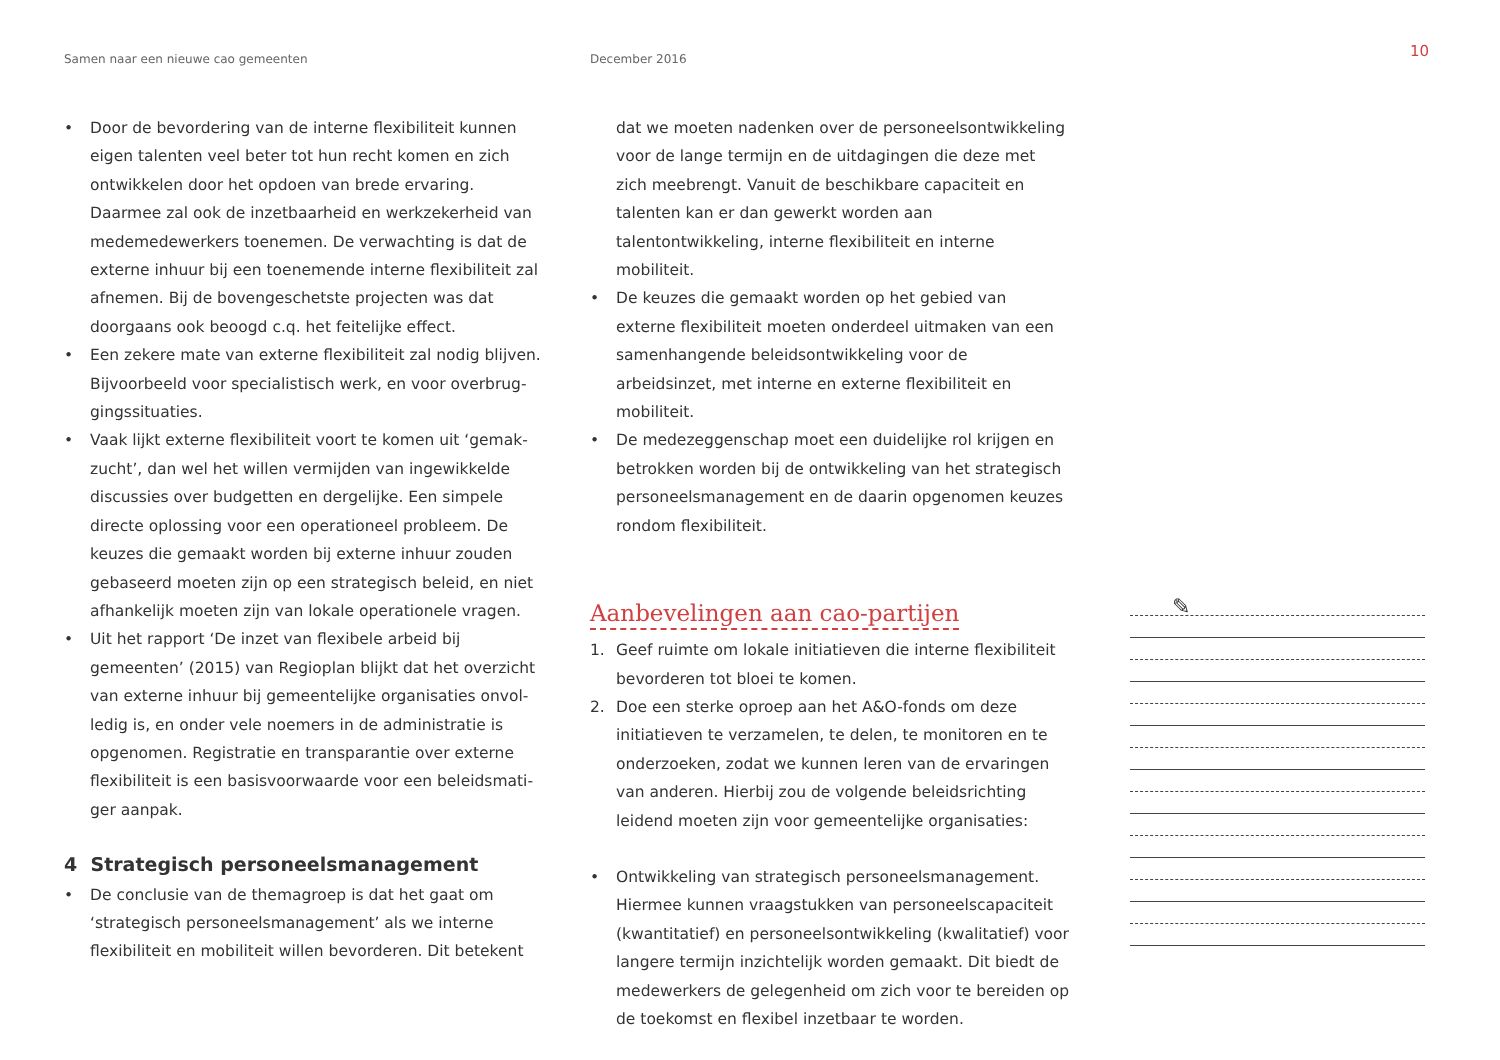Samen naar een nieuwe cao gemeenten December 2016
10
• Door de bevordering van de interne flexibiliteit kunnen eigen talenten veel beter tot hun recht komen en zich ontwikkelen door het opdoen van brede ervaring. Daarmee zal ook de inzetbaarheid en werkzekerheid van medemedewerkers toenemen. De verwachting is dat de externe inhuur bij een toenemende interne flexibiliteit zal afnemen. Bij de bovengeschetste projecten was dat doorgaans ook beoogd c.q. het feitelijke effect.
• Een zekere mate van externe flexibiliteit zal nodig blijven. Bijvoorbeeld voor specialistisch werk, en voor overbrug­gingssituaties.
• Vaak lijkt externe flexibiliteit voort te komen uit ‘gemak­zucht’, dan wel het willen vermijden van ingewikkelde discussies over budgetten en dergelijke. Een simpele directe oplossing voor een operationeel probleem. De keuzes die gemaakt worden bij externe inhuur zouden gebaseerd moeten zijn op een strategisch beleid, en niet afhankelijk moeten zijn van lokale operationele vragen.
• Uit het rapport ‘De inzet van flexibele arbeid bij gemeenten’ (2015) van Regioplan blijkt dat het overzicht van externe inhuur bij gemeentelijke organisaties onvol­ledig is, en onder vele noemers in de administratie is opgenomen. Registratie en transparantie over externe flexibiliteit is een basisvoorwaarde voor een beleidsmati­ger aanpak.
4 Strategisch personeelsmanagement
• De conclusie van de themagroep is dat het gaat om ‘strategisch personeelsmanagement’ als we interne flexibiliteit en mobiliteit willen bevorderen. Dit betekent
dat we moeten nadenken over de personeelsontwikkeling voor de lange termijn en de uitdagingen die deze met zich meebrengt. Vanuit de beschikbare capaciteit en talenten kan er dan gewerkt worden aan talentontwikkeling, interne flexibiliteit en interne mobiliteit.
• De keuzes die gemaakt worden op het gebied van externe flexibiliteit moeten onderdeel uitmaken van een samen­hangende beleidsontwikkeling voor de arbeidsinzet, met interne en externe flexibiliteit en mobiliteit.
• De medezeggenschap moet een duidelijke rol krijgen en betrokken worden bij de ontwikkeling van het strategisch personeelsmanagement en de daarin opgenomen keuzes rondom flexibiliteit.
Aanbevelingen aan cao-partijen
1. Geef ruimte om lokale initiatieven die interne flexibiliteit bevorderen tot bloei te komen.
2. Doe een sterke oproep aan het A&O-fonds om deze initiatieven te verzamelen, te delen, te monitoren en te onderzoeken, zodat we kunnen leren van de ervaringen van anderen. Hierbij zou de volgende beleidsrichting leidend moeten zijn voor gemeentelijke organisaties:
• Ontwikkeling van strategisch personeelsmanagement. Hiermee kunnen vraagstukken van personeelscapaciteit (kwantitatief) en personeelsontwikkeling (kwalitatief) voor langere termijn inzichtelijk worden gemaakt. Dit biedt de medewerkers de gelegenheid om zich voor te bereiden op de toekomst en flexibel inzetbaar te worden.
✎